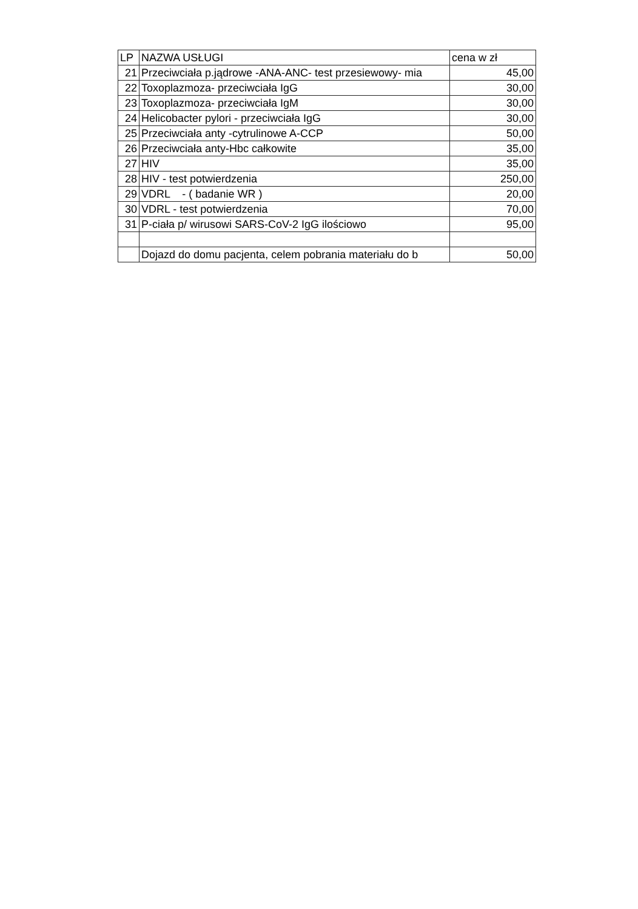| LP | NAZWA USŁUGI | cena w zł |
| --- | --- | --- |
| 21 | Przeciwciała p.jądrowe -ANA-ANC- test przesiewowy- mia | 45,00 |
| 22 | Toxoplazmoza- przeciwciała IgG | 30,00 |
| 23 | Toxoplazmoza- przeciwciała IgM | 30,00 |
| 24 | Helicobacter pylori - przeciwciała IgG | 30,00 |
| 25 | Przeciwciała anty -cytrulinowe A-CCP | 50,00 |
| 26 | Przeciwciała anty-Hbc całkowite | 35,00 |
| 27 | HIV | 35,00 |
| 28 | HIV - test potwierdzenia | 250,00 |
| 29 | VDRL - ( badanie WR ) | 20,00 |
| 30 | VDRL - test potwierdzenia | 70,00 |
| 31 | P-ciała p/ wirusowi SARS-CoV-2 IgG ilościowo | 95,00 |
| | Dojazd do domu pacjenta, celem pobrania materiału do b | 50,00 |